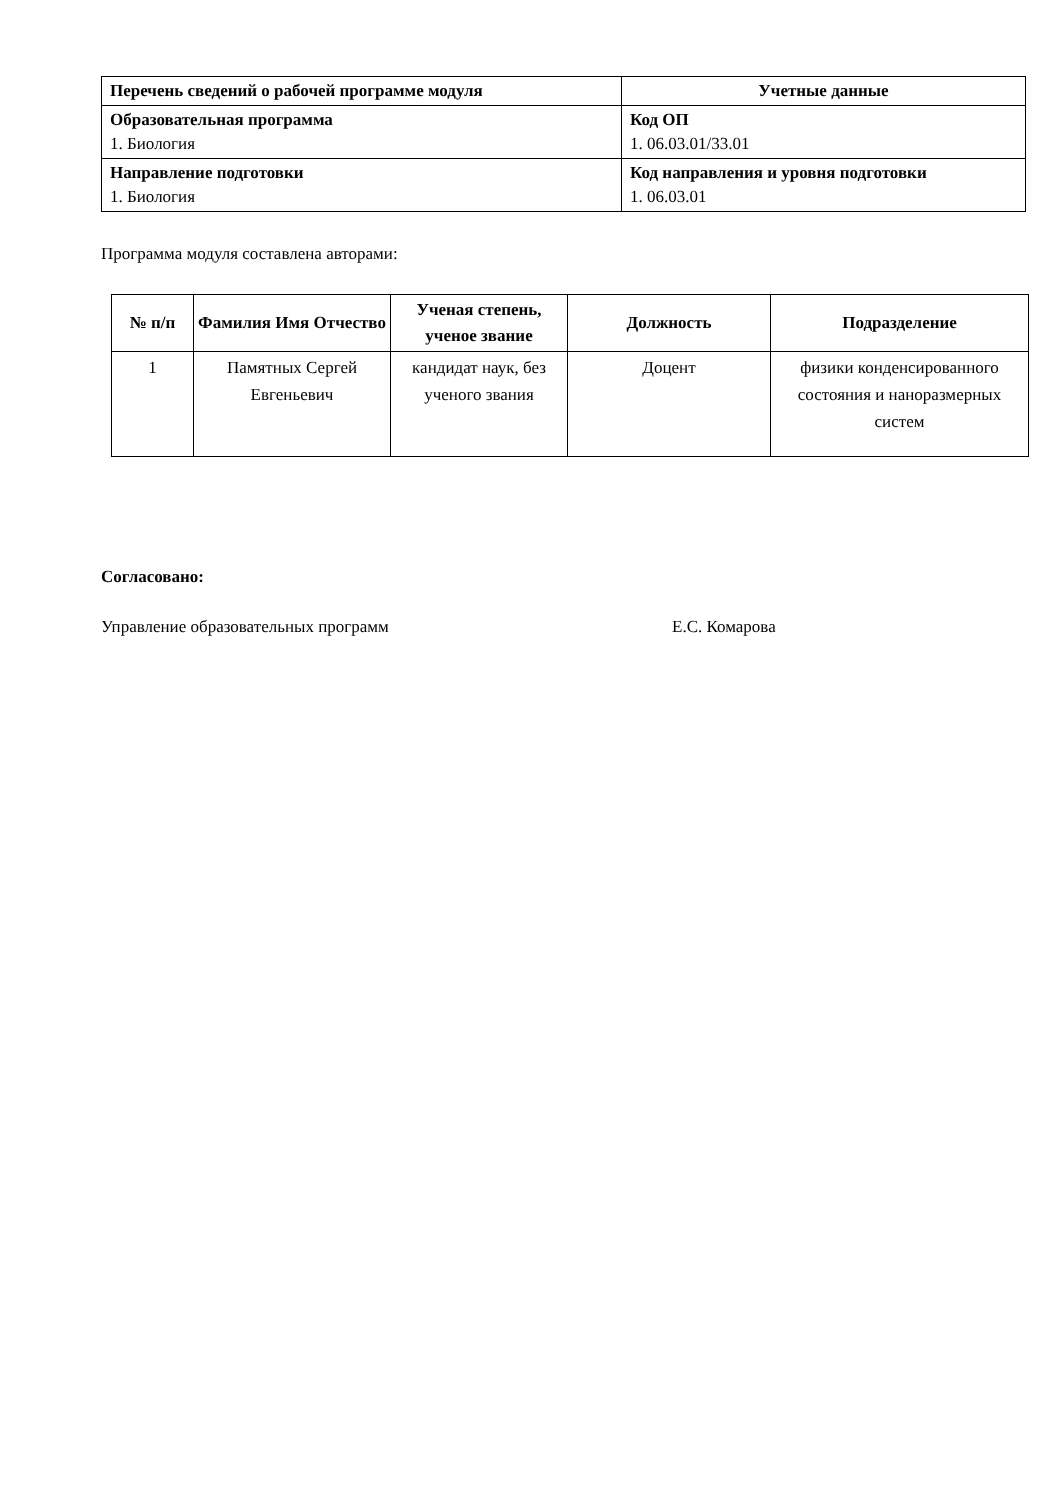| Перечень сведений о рабочей программе модуля | Учетные данные |
| --- | --- |
| Образовательная программа 1. Биология | Код ОП 1. 06.03.01/33.01 |
| Направление подготовки 1. Биология | Код направления и уровня подготовки 1. 06.03.01 |
Программа модуля составлена авторами:
| № п/п | Фамилия Имя Отчество | Ученая степень, ученое звание | Должность | Подразделение |
| --- | --- | --- | --- | --- |
| 1 | Памятных Сергей Евгеньевич | кандидат наук, без ученого звания | Доцент | физики конденсированного состояния и наноразмерных систем |
Согласовано:
Управление образовательных программ Е.С. Комарова